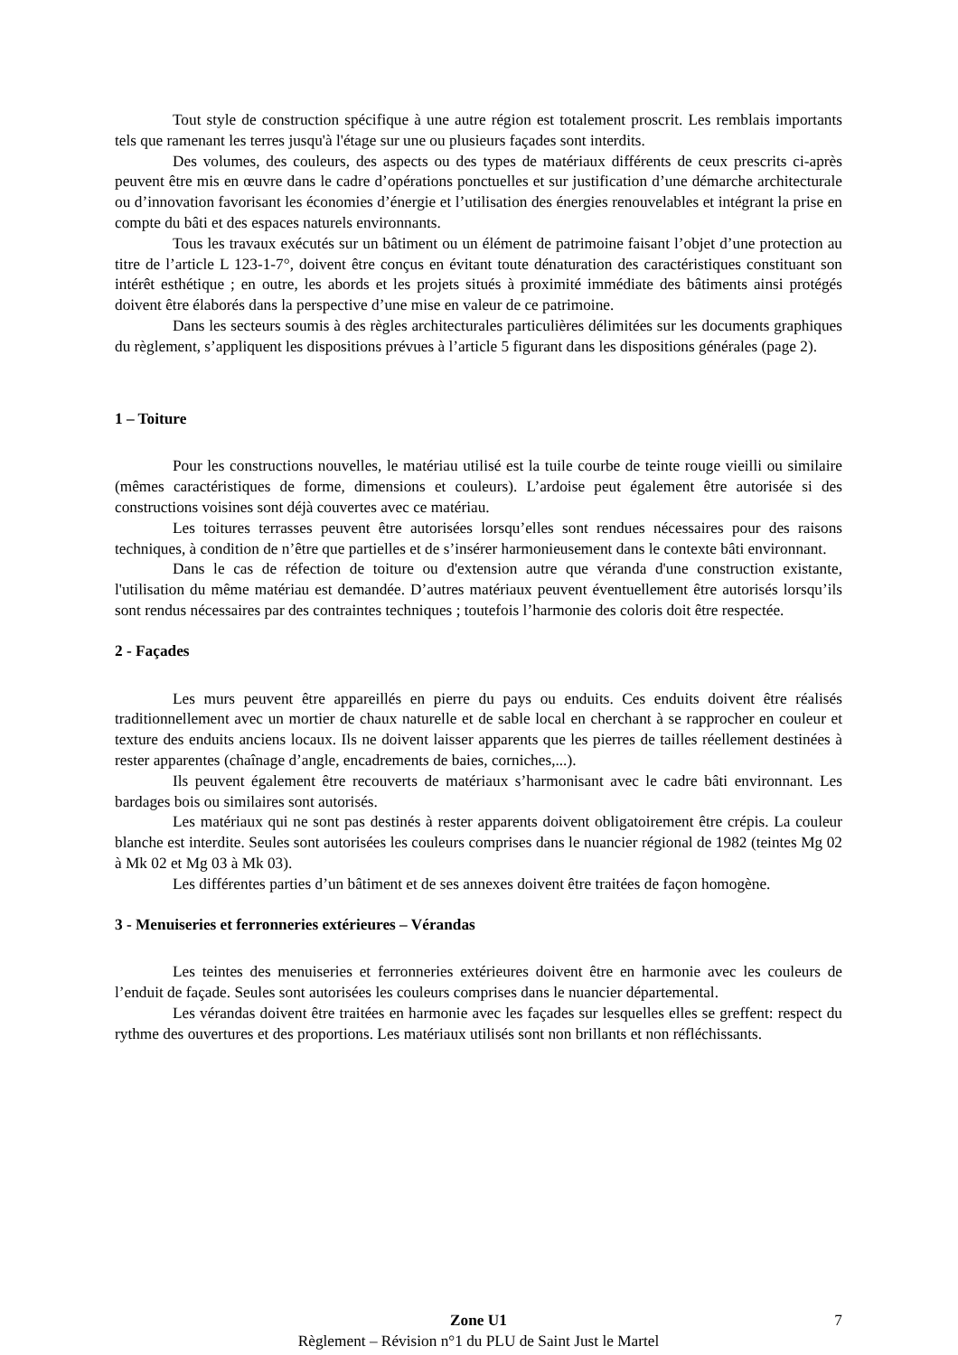Tout style de construction spécifique à une autre région est totalement proscrit. Les remblais importants tels que ramenant les terres jusqu'à l'étage sur une ou plusieurs façades sont interdits.
Des volumes, des couleurs, des aspects ou des types de matériaux différents de ceux prescrits ci-après peuvent être mis en œuvre dans le cadre d’opérations ponctuelles et sur justification d’une démarche architecturale ou d’innovation favorisant les économies d’énergie et l’utilisation des énergies renouvelables et intégrant la prise en compte du bâti et des espaces naturels environnants.
Tous les travaux exécutés sur un bâtiment ou un élément de patrimoine faisant l’objet d’une protection au titre de l’article L 123-1-7°, doivent être conçus en évitant toute dénaturation des caractéristiques constituant son intérêt esthétique ; en outre, les abords et les projets situés à proximité immédiate des bâtiments ainsi protégés doivent être élaborés dans la perspective d’une mise en valeur de ce patrimoine.
Dans les secteurs soumis à des règles architecturales particulières délimitées sur les documents graphiques du règlement, s’appliquent les dispositions prévues à l’article 5 figurant dans les dispositions générales (page 2).
1 – Toiture
Pour les constructions nouvelles, le matériau utilisé est la tuile courbe de teinte rouge vieilli ou similaire (mêmes caractéristiques de forme, dimensions et couleurs). L’ardoise peut également être autorisée si des constructions voisines sont déjà couvertes avec ce matériau.
Les toitures terrasses peuvent être autorisées lorsqu’elles sont rendues nécessaires pour des raisons techniques, à condition de n’être que partielles et de s’insérer harmonieusement dans le contexte bâti environnant.
Dans le cas de réfection de toiture ou d'extension autre que véranda d'une construction existante, l'utilisation du même matériau est demandée. D’autres matériaux peuvent éventuellement être autorisés lorsqu’ils sont rendus nécessaires par des contraintes techniques ; toutefois l’harmonie des coloris doit être respectée.
2 - Façades
Les murs peuvent être appareillés en pierre du pays ou enduits. Ces enduits doivent être réalisés traditionnellement avec un mortier de chaux naturelle et de sable local en cherchant à se rapprocher en couleur et texture des enduits anciens locaux. Ils ne doivent laisser apparents que les pierres de tailles réellement destinées à rester apparentes (chaînage d’angle, encadrements de baies, corniches,...).
Ils peuvent également être recouverts de matériaux s’harmonisant avec le cadre bâti environnant. Les bardages bois ou similaires sont autorisés.
Les matériaux qui ne sont pas destinés à rester apparents doivent obligatoirement être crépis. La couleur blanche est interdite. Seules sont autorisées les couleurs comprises dans le nuancier régional de 1982 (teintes Mg 02 à Mk 02 et Mg 03 à Mk 03).
Les différentes parties d’un bâtiment et de ses annexes doivent être traitées de façon homogène.
3 - Menuiseries et ferronneries extérieures – Vérandas
Les teintes des menuiseries et ferronneries extérieures doivent être en harmonie avec les couleurs de l’enduit de façade. Seules sont autorisées les couleurs comprises dans le nuancier départemental.
Les vérandas doivent être traitées en harmonie avec les façades sur lesquelles elles se greffent: respect du rythme des ouvertures et des proportions. Les matériaux utilisés sont non brillants et non réfléchissants.
Zone U1 7
Règlement – Révision n°1 du PLU de Saint Just le Martel